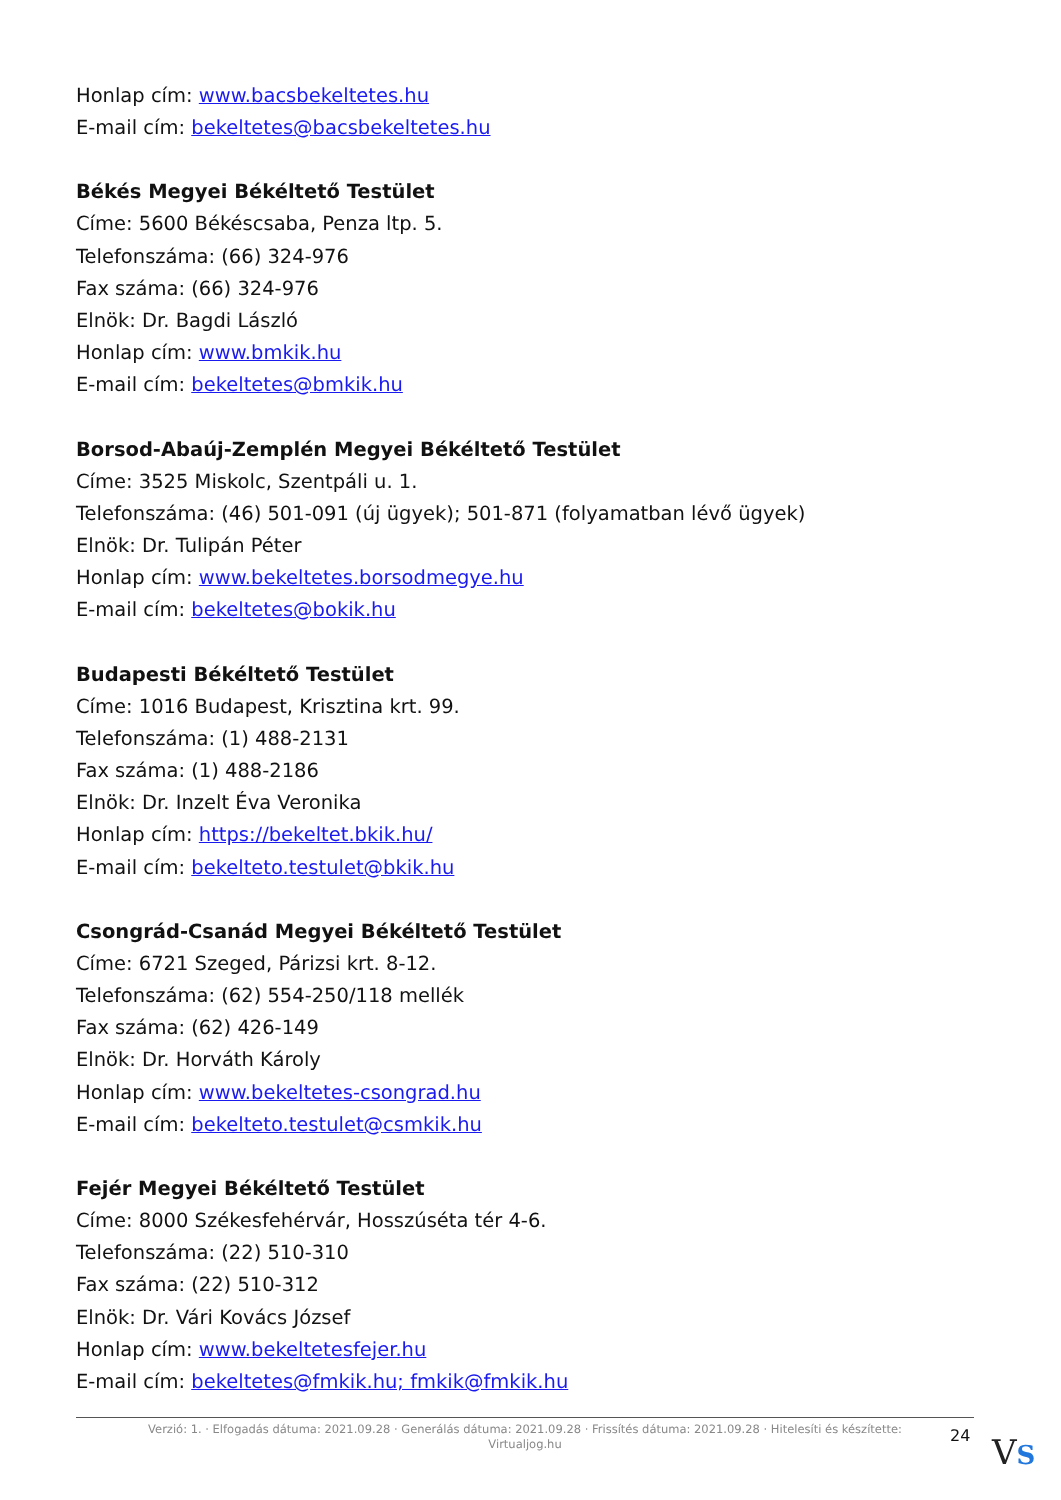Honlap cím: www.bacsbekeltetes.hu
E-mail cím: bekeltetes@bacsbekeltetes.hu
Békés Megyei Békéltető Testület
Címe: 5600 Békéscsaba, Penza ltp. 5.
Telefonszáma: (66) 324-976
Fax száma: (66) 324-976
Elnök: Dr. Bagdi László
Honlap cím: www.bmkik.hu
E-mail cím: bekeltetes@bmkik.hu
Borsod-Abaúj-Zemplén Megyei Békéltető Testület
Címe: 3525 Miskolc, Szentpáli u. 1.
Telefonszáma: (46) 501-091 (új ügyek); 501-871 (folyamatban lévő ügyek)
Elnök: Dr. Tulipán Péter
Honlap cím: www.bekeltetes.borsodmegye.hu
E-mail cím: bekeltetes@bokik.hu
Budapesti Békéltető Testület
Címe: 1016 Budapest, Krisztina krt. 99.
Telefonszáma: (1) 488-2131
Fax száma: (1) 488-2186
Elnök: Dr. Inzelt Éva Veronika
Honlap cím: https://bekeltet.bkik.hu/
E-mail cím: bekelteto.testulet@bkik.hu
Csongrád-Csanád Megyei Békéltető Testület
Címe: 6721 Szeged, Párizsi krt. 8-12.
Telefonszáma: (62) 554-250/118 mellék
Fax száma: (62) 426-149
Elnök: Dr. Horváth Károly
Honlap cím: www.bekeltetes-csongrad.hu
E-mail cím: bekelteto.testulet@csmkik.hu
Fejér Megyei Békéltető Testület
Címe: 8000 Székesfehérvár, Hosszúséta tér 4-6.
Telefonszáma: (22) 510-310
Fax száma: (22) 510-312
Elnök: Dr. Vári Kovács József
Honlap cím: www.bekeltetesfejer.hu
E-mail cím: bekeltetes@fmkik.hu; fmkik@fmkik.hu
Verzió: 1. · Elfogadás dátuma: 2021.09.28 · Generálás dátuma: 2021.09.28 · Frissítés dátuma: 2021.09.28 · Hitelesíti és készítette: Virtualjog.hu
24 VS